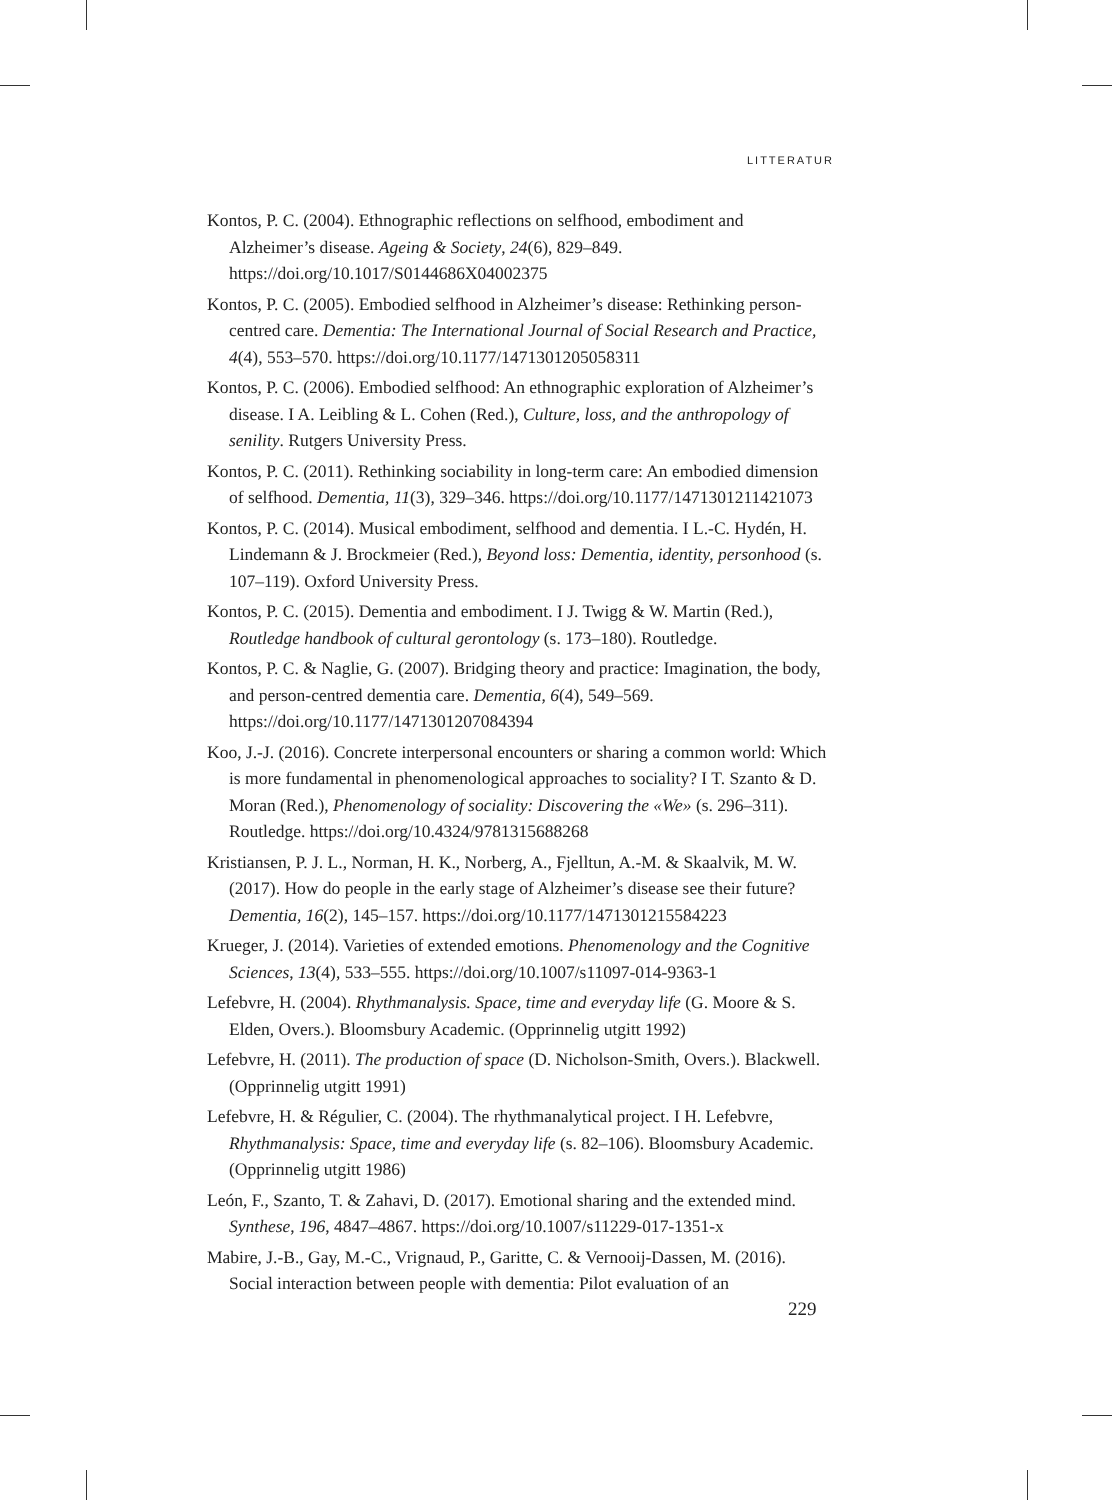LITTERATUR
Kontos, P. C. (2004). Ethnographic reflections on selfhood, embodiment and Alzheimer’s disease. Ageing & Society, 24(6), 829–849. https://doi.org/10.1017/S0144686X04002375
Kontos, P. C. (2005). Embodied selfhood in Alzheimer’s disease: Rethinking person-centred care. Dementia: The International Journal of Social Research and Practice, 4(4), 553–570. https://doi.org/10.1177/1471301205058311
Kontos, P. C. (2006). Embodied selfhood: An ethnographic exploration of Alzheimer’s disease. I A. Leibling & L. Cohen (Red.), Culture, loss, and the anthropology of senility. Rutgers University Press.
Kontos, P. C. (2011). Rethinking sociability in long-term care: An embodied dimension of selfhood. Dementia, 11(3), 329–346. https://doi.org/10.1177/1471301211421073
Kontos, P. C. (2014). Musical embodiment, selfhood and dementia. I L.-C. Hydén, H. Lindemann & J. Brockmeier (Red.), Beyond loss: Dementia, identity, personhood (s. 107–119). Oxford University Press.
Kontos, P. C. (2015). Dementia and embodiment. I J. Twigg & W. Martin (Red.), Routledge handbook of cultural gerontology (s. 173–180). Routledge.
Kontos, P. C. & Naglie, G. (2007). Bridging theory and practice: Imagination, the body, and person-centred dementia care. Dementia, 6(4), 549–569. https://doi.org/10.1177/1471301207084394
Koo, J.-J. (2016). Concrete interpersonal encounters or sharing a common world: Which is more fundamental in phenomenological approaches to sociality? I T. Szanto & D. Moran (Red.), Phenomenology of sociality: Discovering the «We» (s. 296–311). Routledge. https://doi.org/10.4324/9781315688268
Kristiansen, P. J. L., Norman, H. K., Norberg, A., Fjelltun, A.-M. & Skaalvik, M. W. (2017). How do people in the early stage of Alzheimer’s disease see their future? Dementia, 16(2), 145–157. https://doi.org/10.1177/1471301215584223
Krueger, J. (2014). Varieties of extended emotions. Phenomenology and the Cognitive Sciences, 13(4), 533–555. https://doi.org/10.1007/s11097-014-9363-1
Lefebvre, H. (2004). Rhythmanalysis. Space, time and everyday life (G. Moore & S. Elden, Overs.). Bloomsbury Academic. (Opprinnelig utgitt 1992)
Lefebvre, H. (2011). The production of space (D. Nicholson-Smith, Overs.). Blackwell. (Opprinnelig utgitt 1991)
Lefebvre, H. & Régulier, C. (2004). The rhythmanalytical project. I H. Lefebvre, Rhythmanalysis: Space, time and everyday life (s. 82–106). Bloomsbury Academic. (Opprinnelig utgitt 1986)
León, F., Szanto, T. & Zahavi, D. (2017). Emotional sharing and the extended mind. Synthese, 196, 4847–4867. https://doi.org/10.1007/s11229-017-1351-x
Mabire, J.-B., Gay, M.-C., Vrignaud, P., Garitte, C. & Vernooij-Dassen, M. (2016). Social interaction between people with dementia: Pilot evaluation of an
229